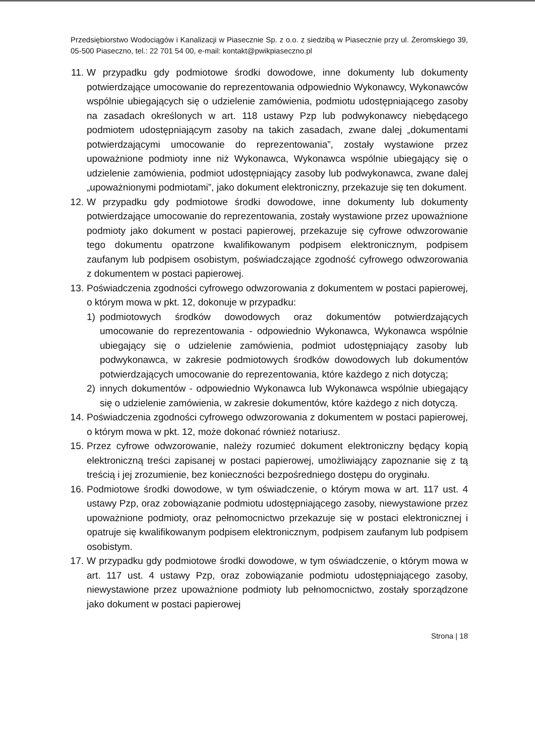Przedsiębiorstwo Wodociągów i Kanalizacji w Piasecznie Sp. z o.o. z siedzibą w Piasecznie przy ul. Żeromskiego 39, 05-500 Piaseczno, tel.: 22 701 54 00, e-mail: kontakt@pwikpiaseczno.pl
11. W przypadku gdy podmiotowe środki dowodowe, inne dokumenty lub dokumenty potwierdzające umocowanie do reprezentowania odpowiednio Wykonawcy, Wykonawców wspólnie ubiegających się o udzielenie zamówienia, podmiotu udostępniającego zasoby na zasadach określonych w art. 118 ustawy Pzp lub podwykonawcy niebędącego podmiotem udostępniającym zasoby na takich zasadach, zwane dalej „dokumentami potwierdzającymi umocowanie do reprezentowania”, zostały wystawione przez upoważnione podmioty inne niż Wykonawca, Wykonawca wspólnie ubiegający się o udzielenie zamówienia, podmiot udostępniający zasoby lub podwykonawca, zwane dalej „upoważnionymi podmiotami”, jako dokument elektroniczny, przekazuje się ten dokument.
12. W przypadku gdy podmiotowe środki dowodowe, inne dokumenty lub dokumenty potwierdzające umocowanie do reprezentowania, zostały wystawione przez upoważnione podmioty jako dokument w postaci papierowej, przekazuje się cyfrowe odwzorowanie tego dokumentu opatrzone kwalifikowanym podpisem elektronicznym, podpisem zaufanym lub podpisem osobistym, poświadczające zgodność cyfrowego odwzorowania z dokumentem w postaci papierowej.
13. Poświadczenia zgodności cyfrowego odwzorowania z dokumentem w postaci papierowej, o którym mowa w pkt. 12, dokonuje w przypadku:
1) podmiotowych środków dowodowych oraz dokumentów potwierdzających umocowanie do reprezentowania - odpowiednio Wykonawca, Wykonawca wspólnie ubiegający się o udzielenie zamówienia, podmiot udostępniający zasoby lub podwykonawca, w zakresie podmiotowych środków dowodowych lub dokumentów potwierdzających umocowanie do reprezentowania, które każdego z nich dotyczą;
2) innych dokumentów - odpowiednio Wykonawca lub Wykonawca wspólnie ubiegający się o udzielenie zamówienia, w zakresie dokumentów, które każdego z nich dotyczą.
14. Poświadczenia zgodności cyfrowego odwzorowania z dokumentem w postaci papierowej, o którym mowa w pkt. 12, może dokonać również notariusz.
15. Przez cyfrowe odwzorowanie, należy rozumieć dokument elektroniczny będący kopią elektroniczną treści zapisanej w postaci papierowej, umożliwiający zapoznanie się z tą treścią i jej zrozumienie, bez konieczności bezpośredniego dostępu do oryginału.
16. Podmiotowe środki dowodowe, w tym oświadczenie, o którym mowa w art. 117 ust. 4 ustawy Pzp, oraz zobowiązanie podmiotu udostępniającego zasoby, niewystawione przez upoważnione podmioty, oraz pełnomocnictwo przekazuje się w postaci elektronicznej i opatruje się kwalifikowanym podpisem elektronicznym, podpisem zaufanym lub podpisem osobistym.
17. W przypadku gdy podmiotowe środki dowodowe, w tym oświadczenie, o którym mowa w art. 117 ust. 4 ustawy Pzp, oraz zobowiązanie podmiotu udostępniającego zasoby, niewystawione przez upoważnione podmioty lub pełnomocnictwo, zostały sporządzone jako dokument w postaci papierowej
Strona | 18